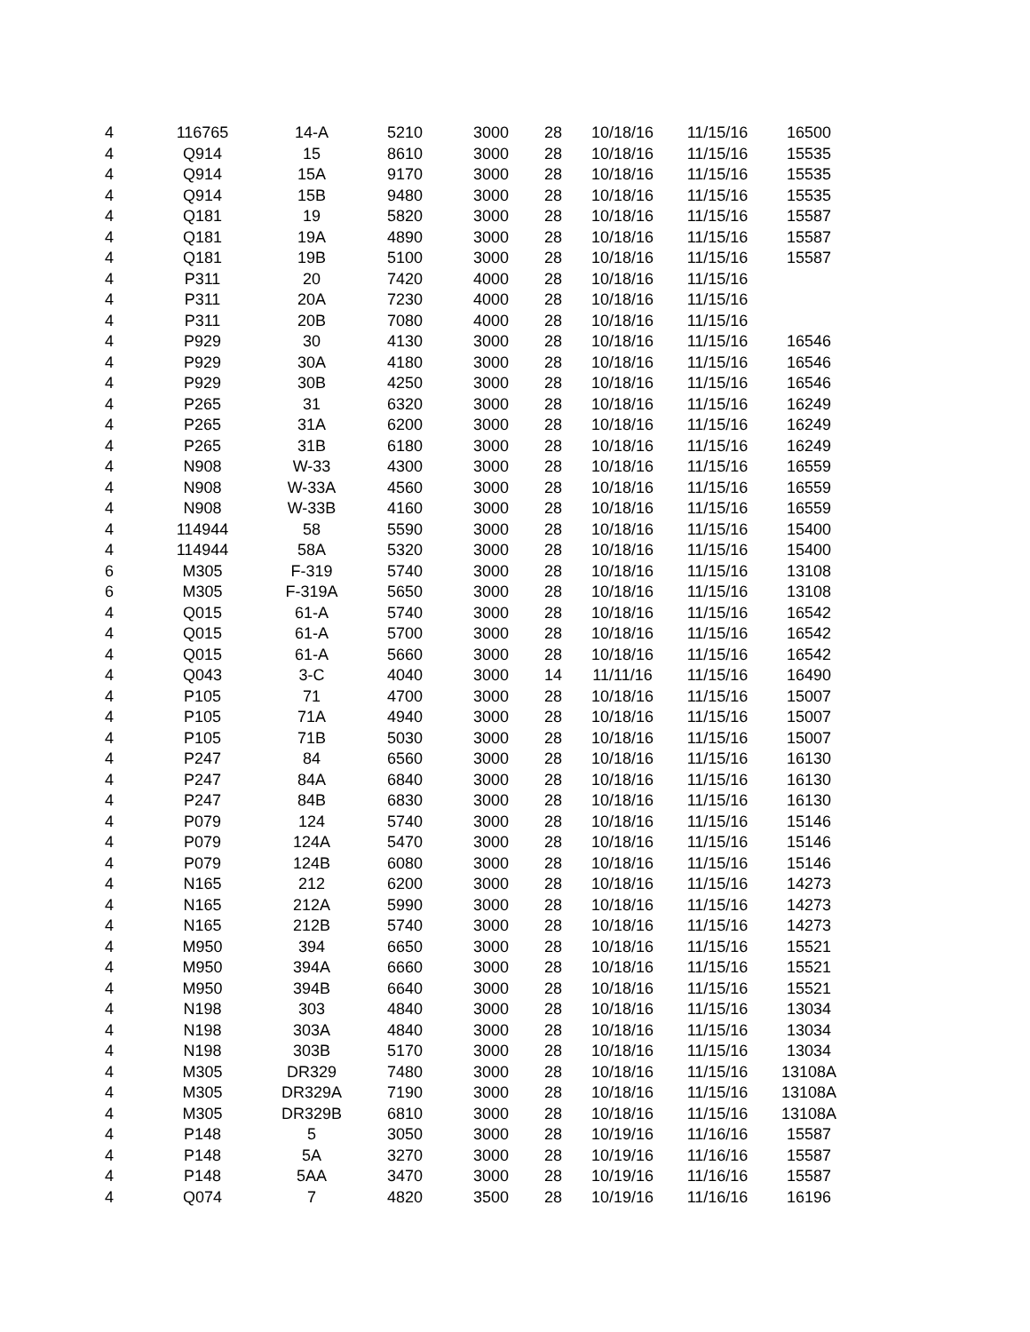| 4 | 116765 | 14-A | 5210 | 3000 | 28 | 10/18/16 | 11/15/16 | 16500 |
| 4 | Q914 | 15 | 8610 | 3000 | 28 | 10/18/16 | 11/15/16 | 15535 |
| 4 | Q914 | 15A | 9170 | 3000 | 28 | 10/18/16 | 11/15/16 | 15535 |
| 4 | Q914 | 15B | 9480 | 3000 | 28 | 10/18/16 | 11/15/16 | 15535 |
| 4 | Q181 | 19 | 5820 | 3000 | 28 | 10/18/16 | 11/15/16 | 15587 |
| 4 | Q181 | 19A | 4890 | 3000 | 28 | 10/18/16 | 11/15/16 | 15587 |
| 4 | Q181 | 19B | 5100 | 3000 | 28 | 10/18/16 | 11/15/16 | 15587 |
| 4 | P311 | 20 | 7420 | 4000 | 28 | 10/18/16 | 11/15/16 | |
| 4 | P311 | 20A | 7230 | 4000 | 28 | 10/18/16 | 11/15/16 | |
| 4 | P311 | 20B | 7080 | 4000 | 28 | 10/18/16 | 11/15/16 | |
| 4 | P929 | 30 | 4130 | 3000 | 28 | 10/18/16 | 11/15/16 | 16546 |
| 4 | P929 | 30A | 4180 | 3000 | 28 | 10/18/16 | 11/15/16 | 16546 |
| 4 | P929 | 30B | 4250 | 3000 | 28 | 10/18/16 | 11/15/16 | 16546 |
| 4 | P265 | 31 | 6320 | 3000 | 28 | 10/18/16 | 11/15/16 | 16249 |
| 4 | P265 | 31A | 6200 | 3000 | 28 | 10/18/16 | 11/15/16 | 16249 |
| 4 | P265 | 31B | 6180 | 3000 | 28 | 10/18/16 | 11/15/16 | 16249 |
| 4 | N908 | W-33 | 4300 | 3000 | 28 | 10/18/16 | 11/15/16 | 16559 |
| 4 | N908 | W-33A | 4560 | 3000 | 28 | 10/18/16 | 11/15/16 | 16559 |
| 4 | N908 | W-33B | 4160 | 3000 | 28 | 10/18/16 | 11/15/16 | 16559 |
| 4 | 114944 | 58 | 5590 | 3000 | 28 | 10/18/16 | 11/15/16 | 15400 |
| 4 | 114944 | 58A | 5320 | 3000 | 28 | 10/18/16 | 11/15/16 | 15400 |
| 6 | M305 | F-319 | 5740 | 3000 | 28 | 10/18/16 | 11/15/16 | 13108 |
| 6 | M305 | F-319A | 5650 | 3000 | 28 | 10/18/16 | 11/15/16 | 13108 |
| 4 | Q015 | 61-A | 5740 | 3000 | 28 | 10/18/16 | 11/15/16 | 16542 |
| 4 | Q015 | 61-A | 5700 | 3000 | 28 | 10/18/16 | 11/15/16 | 16542 |
| 4 | Q015 | 61-A | 5660 | 3000 | 28 | 10/18/16 | 11/15/16 | 16542 |
| 4 | Q043 | 3-C | 4040 | 3000 | 14 | 11/11/16 | 11/15/16 | 16490 |
| 4 | P105 | 71 | 4700 | 3000 | 28 | 10/18/16 | 11/15/16 | 15007 |
| 4 | P105 | 71A | 4940 | 3000 | 28 | 10/18/16 | 11/15/16 | 15007 |
| 4 | P105 | 71B | 5030 | 3000 | 28 | 10/18/16 | 11/15/16 | 15007 |
| 4 | P247 | 84 | 6560 | 3000 | 28 | 10/18/16 | 11/15/16 | 16130 |
| 4 | P247 | 84A | 6840 | 3000 | 28 | 10/18/16 | 11/15/16 | 16130 |
| 4 | P247 | 84B | 6830 | 3000 | 28 | 10/18/16 | 11/15/16 | 16130 |
| 4 | P079 | 124 | 5740 | 3000 | 28 | 10/18/16 | 11/15/16 | 15146 |
| 4 | P079 | 124A | 5470 | 3000 | 28 | 10/18/16 | 11/15/16 | 15146 |
| 4 | P079 | 124B | 6080 | 3000 | 28 | 10/18/16 | 11/15/16 | 15146 |
| 4 | N165 | 212 | 6200 | 3000 | 28 | 10/18/16 | 11/15/16 | 14273 |
| 4 | N165 | 212A | 5990 | 3000 | 28 | 10/18/16 | 11/15/16 | 14273 |
| 4 | N165 | 212B | 5740 | 3000 | 28 | 10/18/16 | 11/15/16 | 14273 |
| 4 | M950 | 394 | 6650 | 3000 | 28 | 10/18/16 | 11/15/16 | 15521 |
| 4 | M950 | 394A | 6660 | 3000 | 28 | 10/18/16 | 11/15/16 | 15521 |
| 4 | M950 | 394B | 6640 | 3000 | 28 | 10/18/16 | 11/15/16 | 15521 |
| 4 | N198 | 303 | 4840 | 3000 | 28 | 10/18/16 | 11/15/16 | 13034 |
| 4 | N198 | 303A | 4840 | 3000 | 28 | 10/18/16 | 11/15/16 | 13034 |
| 4 | N198 | 303B | 5170 | 3000 | 28 | 10/18/16 | 11/15/16 | 13034 |
| 4 | M305 | DR329 | 7480 | 3000 | 28 | 10/18/16 | 11/15/16 | 13108A |
| 4 | M305 | DR329A | 7190 | 3000 | 28 | 10/18/16 | 11/15/16 | 13108A |
| 4 | M305 | DR329B | 6810 | 3000 | 28 | 10/18/16 | 11/15/16 | 13108A |
| 4 | P148 | 5 | 3050 | 3000 | 28 | 10/19/16 | 11/16/16 | 15587 |
| 4 | P148 | 5A | 3270 | 3000 | 28 | 10/19/16 | 11/16/16 | 15587 |
| 4 | P148 | 5AA | 3470 | 3000 | 28 | 10/19/16 | 11/16/16 | 15587 |
| 4 | Q074 | 7 | 4820 | 3500 | 28 | 10/19/16 | 11/16/16 | 16196 |